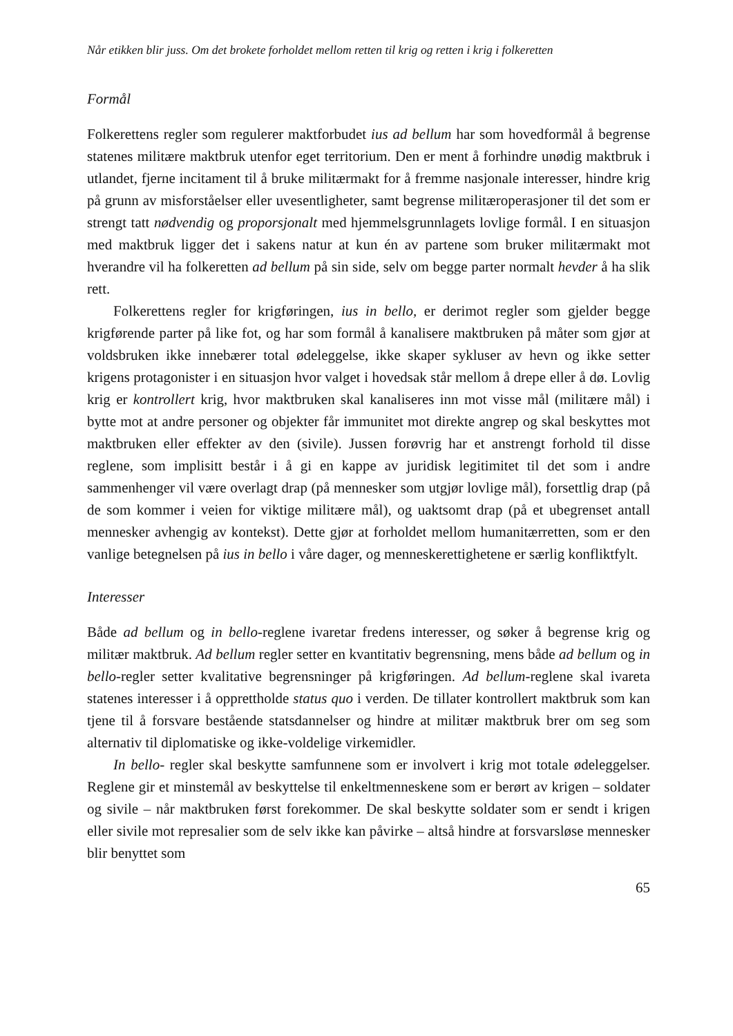Når etikken blir juss. Om det brokete forholdet mellom retten til krig og retten i krig i folkeretten
Formål
Folkerettens regler som regulerer maktforbudet ius ad bellum har som hovedformål å begrense statenes militære maktbruk utenfor eget territorium. Den er ment å forhindre unødig maktbruk i utlandet, fjerne incitament til å bruke militærmakt for å fremme nasjonale interesser, hindre krig på grunn av misforståelser eller uvesentligheter, samt begrense militæroperasjoner til det som er strengt tatt nødvendig og proporsjonalt med hjemmelsgrunnlagets lovlige formål. I en situasjon med maktbruk ligger det i sakens natur at kun én av partene som bruker militærmakt mot hverandre vil ha folkeretten ad bellum på sin side, selv om begge parter normalt hevder å ha slik rett.
Folkerettens regler for krigføringen, ius in bello, er derimot regler som gjelder begge krigførende parter på like fot, og har som formål å kanalisere maktbruken på måter som gjør at voldsbruken ikke innebærer total ødeleggelse, ikke skaper sykluser av hevn og ikke setter krigens protagonister i en situasjon hvor valget i hovedsak står mellom å drepe eller å dø. Lovlig krig er kontrollert krig, hvor maktbruken skal kanaliseres inn mot visse mål (militære mål) i bytte mot at andre personer og objekter får immunitet mot direkte angrep og skal beskyttes mot maktbruken eller effekter av den (sivile). Jussen forøvrig har et anstrengt forhold til disse reglene, som implisitt består i å gi en kappe av juridisk legitimitet til det som i andre sammenhenger vil være overlagt drap (på mennesker som utgjør lovlige mål), forsettlig drap (på de som kommer i veien for viktige militære mål), og uaktsomt drap (på et ubegrenset antall mennesker avhengig av kontekst). Dette gjør at forholdet mellom humanitærretten, som er den vanlige betegnelsen på ius in bello i våre dager, og menneskerettighetene er særlig konfliktfylt.
Interesser
Både ad bellum og in bello-reglene ivaretar fredens interesser, og søker å begrense krig og militær maktbruk. Ad bellum regler setter en kvantitativ begrensning, mens både ad bellum og in bello-regler setter kvalitative begrensninger på krigføringen. Ad bellum-reglene skal ivareta statenes interesser i å opprettholde status quo i verden. De tillater kontrollert maktbruk som kan tjene til å forsvare bestående statsdannelser og hindre at militær maktbruk brer om seg som alternativ til diplomatiske og ikke-voldelige virkemidler.
In bello- regler skal beskytte samfunnene som er involvert i krig mot totale ødeleggelser. Reglene gir et minstemål av beskyttelse til enkeltmenneskene som er berørt av krigen – soldater og sivile – når maktbruken først forekommer. De skal beskytte soldater som er sendt i krigen eller sivile mot represalier som de selv ikke kan påvirke – altså hindre at forsvarsløse mennesker blir benyttet som
65